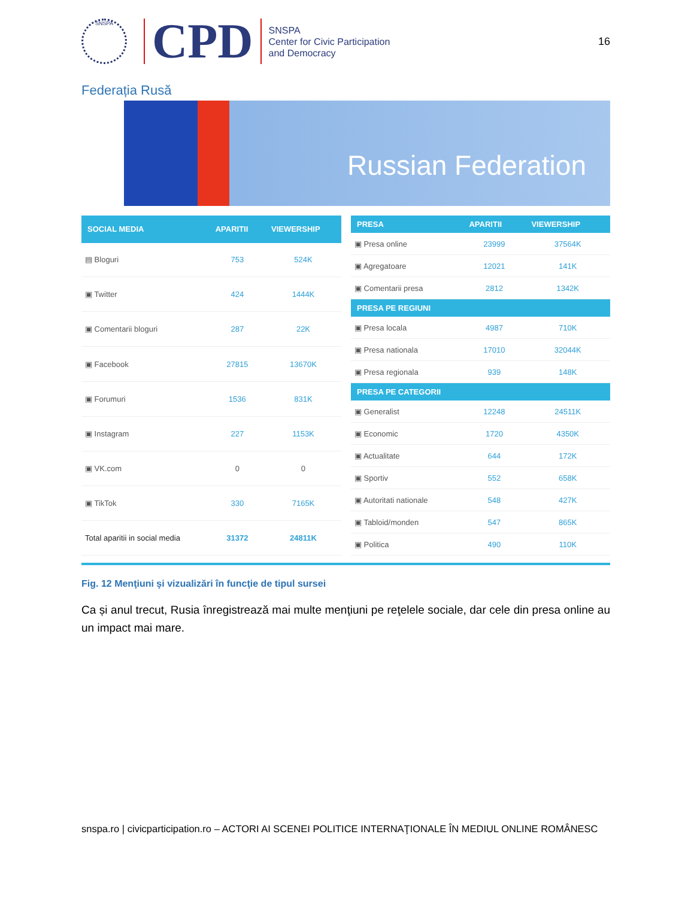SNSPA
CPD
SNSPA
Center for Civic Participation
and Democracy
16
Federația Rusă
Russian Federation
| SOCIAL MEDIA | APARITII | VIEWERSHIP |
| --- | --- | --- |
| ▤ Bloguri | 753 | 524K |
| ▣ Twitter | 424 | 1444K |
| ▣ Comentarii bloguri | 287 | 22K |
| ▣ Facebook | 27815 | 13670K |
| ▣ Forumuri | 1536 | 831K |
| ▣ Instagram | 227 | 1153K |
| ▣ VK.com | 0 | 0 |
| ▣ TikTok | 330 | 7165K |
| Total aparitii in social media | 31372 | 24811K |
| PRESA | APARITII | VIEWERSHIP |
| --- | --- | --- |
| ▣ Presa online | 23999 | 37564K |
| ▣ Agregatoare | 12021 | 141K |
| ▣ Comentarii presa | 2812 | 1342K |
| PRESA PE REGIUNI | | |
| ▣ Presa locala | 4987 | 710K |
| ▣ Presa nationala | 17010 | 32044K |
| ▣ Presa regionala | 939 | 148K |
| PRESA PE CATEGORII | | |
| ▣ Generalist | 12248 | 24511K |
| ▣ Economic | 1720 | 4350K |
| ▣ Actualitate | 644 | 172K |
| ▣ Sportiv | 552 | 658K |
| ▣ Autoritati nationale | 548 | 427K |
| ▣ Tabloid/monden | 547 | 865K |
| ▣ Politica | 490 | 110K |
Fig. 12 Menţiuni şi vizualizări în funcţie de tipul sursei
Ca și anul trecut, Rusia înregistrează mai multe menţiuni pe reţelele sociale, dar cele din presa online au un impact mai mare.
snspa.ro | civicparticipation.ro – ACTORI AI SCENEI POLITICE INTERNAŢIONALE ÎN MEDIUL ONLINE ROMÂNESC